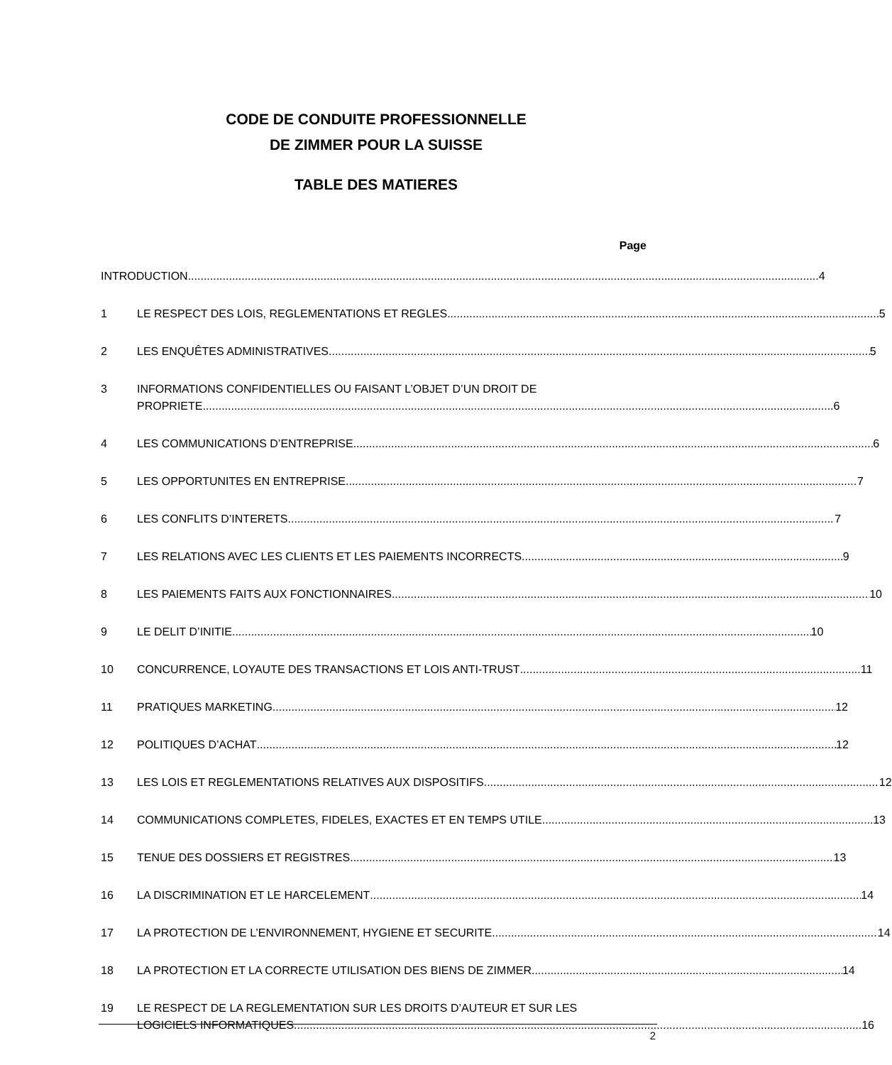CODE DE CONDUITE PROFESSIONNELLE
DE ZIMMER POUR LA SUISSE
TABLE DES MATIERES
Page
INTRODUCTION 4
1 LE RESPECT DES LOIS, REGLEMENTATIONS ET REGLES 5
2 LES ENQUÊTES ADMINISTRATIVES 5
3 INFORMATIONS CONFIDENTIELLES OU FAISANT L’OBJET D’UN DROIT DE
PROPRIETE 6
4 LES COMMUNICATIONS D’ENTREPRISE 6
5 LES OPPORTUNITES EN ENTREPRISE 7
6 LES CONFLITS D’INTERETS 7
7 LES RELATIONS AVEC LES CLIENTS ET LES PAIEMENTS INCORRECTS 9
8 LES PAIEMENTS FAITS AUX FONCTIONNAIRES 10
9 LE DELIT D’INITIE 10
10 CONCURRENCE, LOYAUTE DES TRANSACTIONS ET LOIS ANTI-TRUST 11
11 PRATIQUES MARKETING 12
12 POLITIQUES D’ACHAT 12
13 LES LOIS ET REGLEMENTATIONS RELATIVES AUX DISPOSITIFS 12
14 COMMUNICATIONS COMPLETES, FIDELES, EXACTES ET EN TEMPS UTILE 13
15 TENUE DES DOSSIERS ET REGISTRES 13
16 LA DISCRIMINATION ET LE HARCELEMENT 14
17 LA PROTECTION DE L’ENVIRONNEMENT, HYGIENE ET SECURITE 14
18 LA PROTECTION ET LA CORRECTE UTILISATION DES BIENS DE ZIMMER 14
19 LE RESPECT DE LA REGLEMENTATION SUR LES DROITS D’AUTEUR ET SUR LES
LOGICIELS INFORMATIQUES 16
2